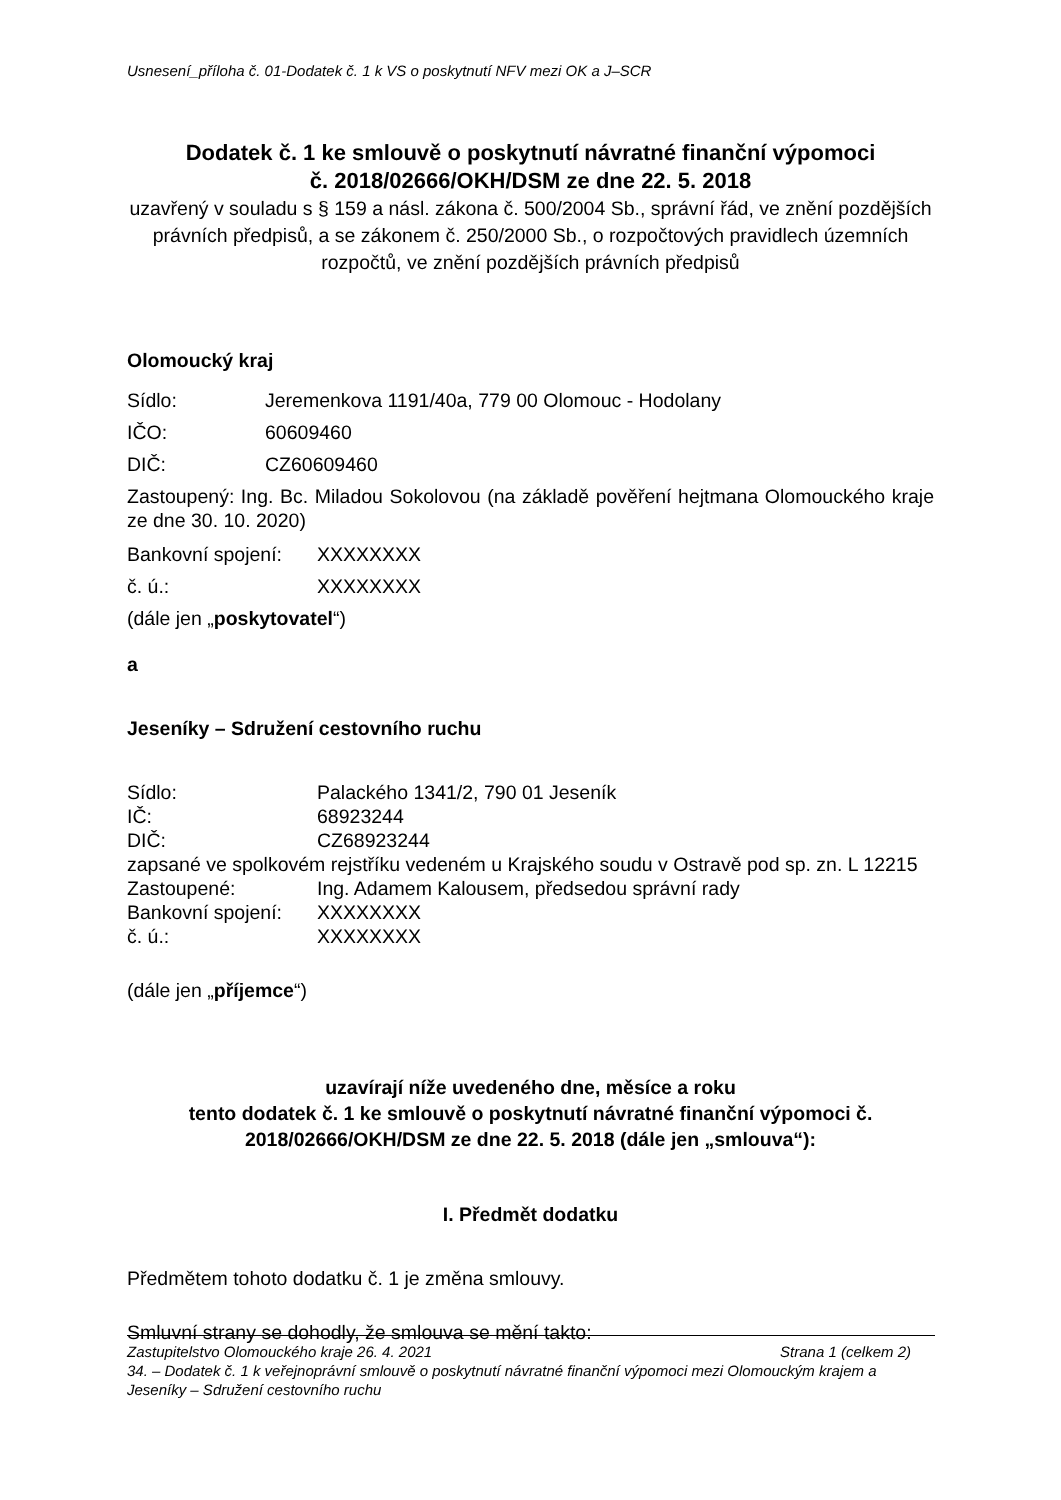Usnesení_příloha č. 01-Dodatek č. 1 k VS o poskytnutí NFV mezi OK a J–SCR
Dodatek č. 1 ke smlouvě o poskytnutí návratné finanční výpomoci
č. 2018/02666/OKH/DSM ze dne 22. 5. 2018
uzavřený v souladu s § 159 a násl. zákona č. 500/2004 Sb., správní řád, ve znění pozdějších právních předpisů, a se zákonem č. 250/2000 Sb., o rozpočtových pravidlech územních rozpočtů, ve znění pozdějších právních předpisů
Olomoucký kraj
Sídlo: Jeremenkova 1191/40a, 779 00 Olomouc - Hodolany
IČO: 60609460
DIČ: CZ60609460
Zastoupený: Ing. Bc. Miladou Sokolovou (na základě pověření hejtmana Olomouckého kraje ze dne 30. 10. 2020)
Bankovní spojení: XXXXXXXX
č. ú.: XXXXXXXX
(dále jen „poskytovatel“)
a
Jeseníky – Sdružení cestovního ruchu
Sídlo: Palackého 1341/2, 790 01 Jeseník
IČ: 68923244
DIČ: CZ68923244
zapsané ve spolkovém rejstříku vedeném u Krajského soudu v Ostravě pod sp. zn. L 12215
Zastoupené: Ing. Adamem Kalousem, předsedou správní rady
Bankovní spojení: XXXXXXXX
č. ú.: XXXXXXXX
(dále jen „příjemce“)
uzavírají níže uvedeného dne, měsíce a roku
tento dodatek č. 1 ke smlouvě o poskytnutí návratné finanční výpomoci č. 2018/02666/OKH/DSM ze dne 22. 5. 2018 (dále jen „smlouva“):
I. Předmět dodatku
Předmětem tohoto dodatku č. 1 je změna smlouvy.
Smluvní strany se dohodly, že smlouva se mění takto:
Zastupitelstvo Olomouckého kraje 26. 4. 2021 Strana 1 (celkem 2)
34. – Dodatek č. 1 k veřejnoprávní smlouvě o poskytnutí návratné finanční výpomoci mezi Olomouckým krajem a Jeseníky – Sdružení cestovního ruchu